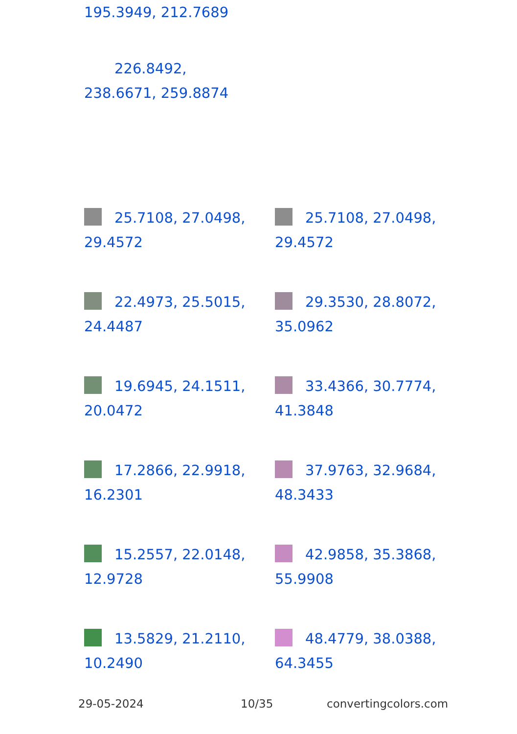195.3949, 212.7689
226.8492,
238.6671, 259.8874
25.7108, 27.0498, 29.4572
25.7108, 27.0498, 29.4572
22.4973, 25.5015, 24.4487
29.3530, 28.8072, 35.0962
19.6945, 24.1511, 20.0472
33.4366, 30.7774, 41.3848
17.2866, 22.9918, 16.2301
37.9763, 32.9684, 48.3433
15.2557, 22.0148, 12.9728
42.9858, 35.3868, 55.9908
13.5829, 21.2110, 10.2490
48.4779, 38.0388, 64.3455
29-05-2024 10/35 convertingcolors.com